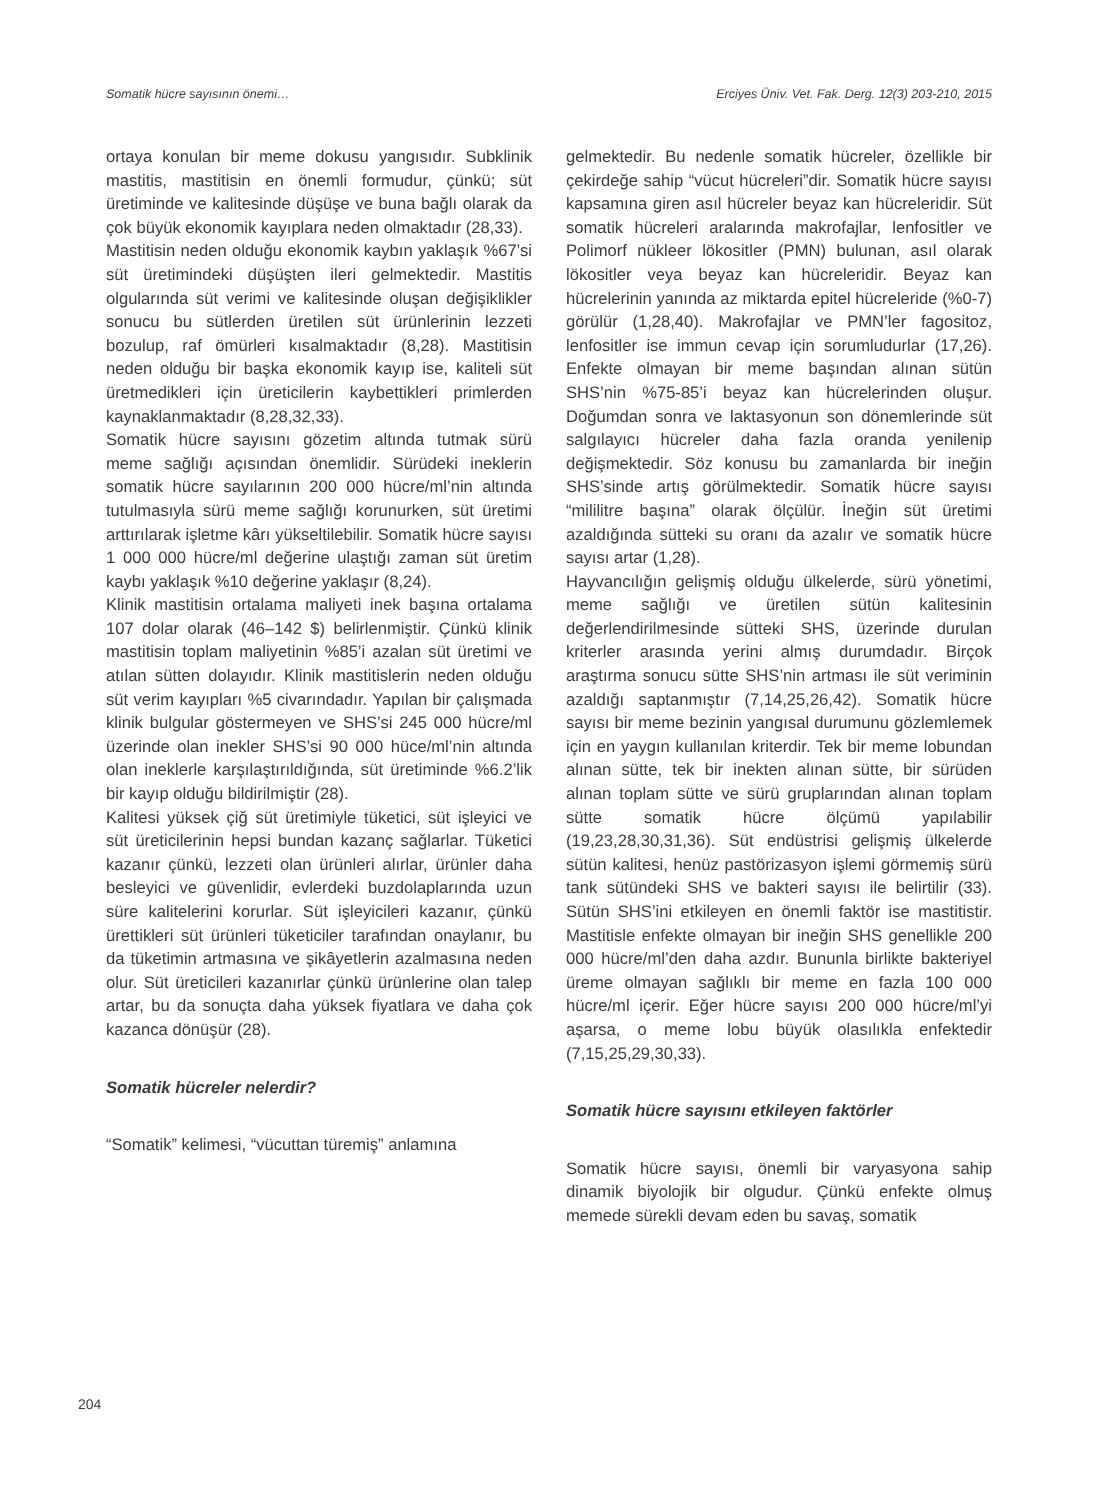Somatik hücre sayısının önemi… Erciyes Üniv. Vet. Fak. Derg. 12(3) 203-210, 2015
ortaya konulan bir meme dokusu yangısıdır. Subklinik mastitis, mastitisin en önemli formudur, çünkü; süt üretiminde ve kalitesinde düşüşe ve buna bağlı olarak da çok büyük ekonomik kayıplara neden olmaktadır (28,33).
Mastitisin neden olduğu ekonomik kaybın yaklaşık %67’si süt üretimindeki düşüşten ileri gelmektedir. Mastitis olgularında süt verimi ve kalitesinde oluşan değişiklikler sonucu bu sütlerden üretilen süt ürünlerinin lezzeti bozulup, raf ömürleri kısalmaktadır (8,28). Mastitisin neden olduğu bir başka ekonomik kayıp ise, kaliteli süt üretmedikleri için üreticilerin kaybettikleri primlerden kaynaklanmaktadır (8,28,32,33).
Somatik hücre sayısını gözetim altında tutmak sürü meme sağlığı açısından önemlidir. Sürüdeki ineklerin somatik hücre sayılarının 200 000 hücre/ml’nin altında tutulmasıyla sürü meme sağlığı korunurken, süt üretimi arttırılarak işletme kârı yükseltilebilir. Somatik hücre sayısı 1 000 000 hücre/ml değerine ulaştığı zaman süt üretim kaybı yaklaşık %10 değerine yaklaşır (8,24).
Klinik mastitisin ortalama maliyeti inek başına ortalama 107 dolar olarak (46–142 $) belirlenmiştir. Çünkü klinik mastitisin toplam maliyetinin %85’i azalan süt üretimi ve atılan sütten dolayıdır. Klinik mastitislerin neden olduğu süt verim kayıpları %5 civarındadır. Yapılan bir çalışmada klinik bulgular göstermeyen ve SHS’si 245 000 hücre/ml üzerinde olan inekler SHS’si 90 000 hüce/ml’nin altında olan ineklerle karşılaştırıldığında, süt üretiminde %6.2’lik bir kayıp olduğu bildirilmiştir (28).
Kalitesi yüksek çiğ süt üretimiyle tüketici, süt işleyici ve süt üreticilerinin hepsi bundan kazanç sağlarlar. Tüketici kazanır çünkü, lezzeti olan ürünleri alırlar, ürünler daha besleyici ve güvenlidir, evlerdeki buzdolaplarında uzun süre kalitelerini korurlar. Süt işleyicileri kazanır, çünkü ürettikleri süt ürünleri tüketiciler tarafından onaylanır, bu da tüketimin artmasına ve şikâyetlerin azalmasına neden olur. Süt üreticileri kazanırlar çünkü ürünlerine olan talep artar, bu da sonuçta daha yüksek fiyatlara ve daha çok kazanca dönüşür (28).
Somatik hücreler nelerdir?
“Somatik” kelimesi, “vücuttan türemiş” anlamına
gelmektedir. Bu nedenle somatik hücreler, özellikle bir çekirdeğe sahip “vücut hücreleri”dir. Somatik hücre sayısı kapsamına giren asıl hücreler beyaz kan hücreleridir. Süt somatik hücreleri aralarında makrofajlar, lenfositler ve Polimorf nükleer lökositler (PMN) bulunan, asıl olarak lökositler veya beyaz kan hücreleridir. Beyaz kan hücrelerinin yanında az miktarda epitel hücreleride (%0-7) görülür (1,28,40). Makrofajlar ve PMN’ler fagositoz, lenfositler ise immun cevap için sorumludurlar (17,26). Enfekte olmayan bir meme başından alınan sütün SHS’nin %75-85’i beyaz kan hücrelerinden oluşur. Doğumdan sonra ve laktasyonun son dönemlerinde süt salgılayıcı hücreler daha fazla oranda yenilenip değişmektedir. Söz konusu bu zamanlarda bir ineğin SHS’sinde artış görülmektedir. Somatik hücre sayısı “mililitre başına” olarak ölçülür. İneğin süt üretimi azaldığında sütteki su oranı da azalır ve somatik hücre sayısı artar (1,28).
Hayvancılığın gelişmiş olduğu ülkelerde, sürü yönetimi, meme sağlığı ve üretilen sütün kalitesinin değerlendirilmesinde sütteki SHS, üzerinde durulan kriterler arasında yerini almış durumdadır. Birçok araştırma sonucu sütte SHS’nin artması ile süt veriminin azaldığı saptanmıştır (7,14,25,26,42). Somatik hücre sayısı bir meme bezinin yangısal durumunu gözlemlemek için en yaygın kullanılan kriterdir. Tek bir meme lobundan alınan sütte, tek bir inekten alınan sütte, bir sürüden alınan toplam sütte ve sürü gruplarından alınan toplam sütte somatik hücre ölçümü yapılabilir (19,23,28,30,31,36). Süt endüstrisi gelişmiş ülkelerde sütün kalitesi, henüz pastörizasyon işlemi görmemiş sürü tank sütündeki SHS ve bakteri sayısı ile belirtilir (33). Sütün SHS’ini etkileyen en önemli faktör ise mastitistir. Mastitisle enfekte olmayan bir ineğin SHS genellikle 200 000 hücre/ml’den daha azdır. Bununla birlikte bakteriyel üreme olmayan sağlıklı bir meme en fazla 100 000 hücre/ml içerir. Eğer hücre sayısı 200 000 hücre/ml’yi aşarsa, o meme lobu büyük olasılıkla enfektedir (7,15,25,29,30,33).
Somatik hücre sayısını etkileyen faktörler
Somatik hücre sayısı, önemli bir varyasyona sahip dinamik biyolojik bir olgudur. Çünkü enfekte olmuş memede sürekli devam eden bu savaş, somatik
204